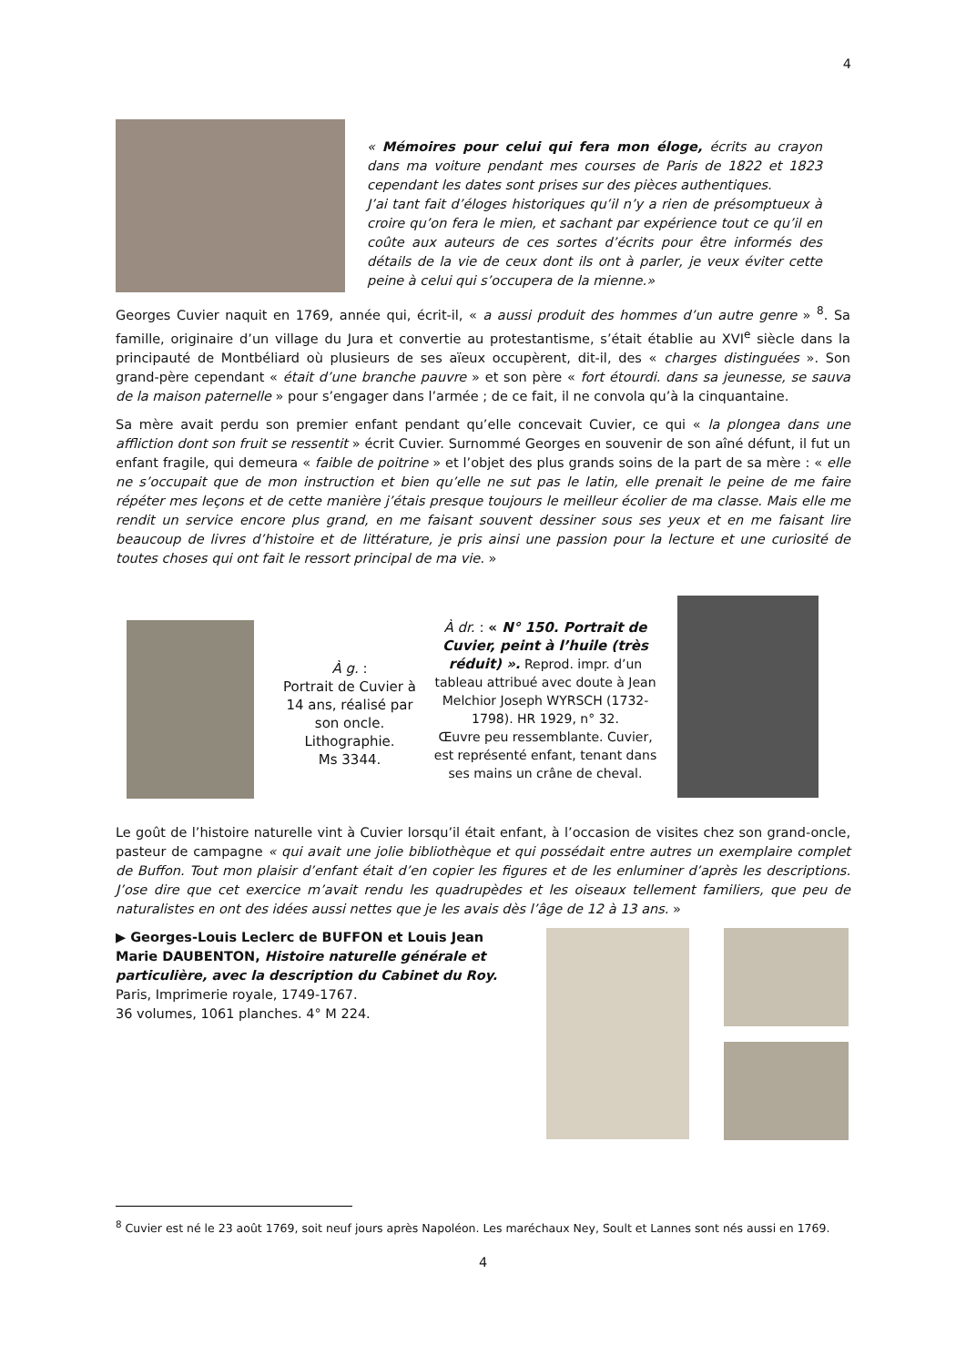4
« Mémoires pour celui qui fera mon éloge, écrits au crayon dans ma voiture pendant mes courses de Paris de 1822 et 1823 cependant les dates sont prises sur des pièces authentiques.
J’ai tant fait d’éloges historiques qu’il n’y a rien de présomptueux à croire qu’on fera le mien, et sachant par expérience tout ce qu’il en coûte aux auteurs de ces sortes d’écrits pour être informés des détails de la vie de ceux dont ils ont à parler, je veux éviter cette peine à celui qui s’occupera de la mienne.»
Georges Cuvier naquit en 1769, année qui, écrit-il, « a aussi produit des hommes d’un autre genre » <sup>8</sup>. Sa famille, originaire d’un village du Jura et convertie au protestantisme, s’était établie au XVI<sup>e</sup> siècle dans la principauté de Montbéliard où plusieurs de ses aïeux occupèrent, dit-il, des « charges distinguées ». Son grand-père cependant « était d’une branche pauvre » et son père « fort étourdi. dans sa jeunesse, se sauva de la maison paternelle » pour s’engager dans l’armée ; de ce fait, il ne convola qu’à la cinquantaine.
Sa mère avait perdu son premier enfant pendant qu’elle concevait Cuvier, ce qui « la plongea dans une affliction dont son fruit se ressentit » écrit Cuvier. Surnommé Georges en souvenir de son aîné défunt, il fut un enfant fragile, qui demeura « faible de poitrine » et l’objet des plus grands soins de la part de sa mère : « elle ne s’occupait que de mon instruction et bien qu’elle ne sut pas le latin, elle prenait le peine de me faire répéter mes leçons et de cette manière j’étais presque toujours le meilleur écolier de ma classe. Mais elle me rendit un service encore plus grand, en me faisant souvent dessiner sous ses yeux et en me faisant lire beaucoup de livres d’histoire et de littérature, je pris ainsi une passion pour la lecture et une curiosité de toutes choses qui ont fait le ressort principal de ma vie. »
À g. :
Portrait de Cuvier à 14 ans, réalisé par son oncle. Lithographie.
Ms 3344.
À dr. : « N° 150. Portrait de Cuvier, peint à l’huile (très réduit) ». Reprod. impr. d’un tableau attribué avec doute à Jean Melchior Joseph WYRSCH (1732-1798). HR 1929, n° 32.
Œuvre peu ressemblante. Cuvier, est représenté enfant, tenant dans ses mains un crâne de cheval.
Le goût de l’histoire naturelle vint à Cuvier lorsqu’il était enfant, à l’occasion de visites chez son grand-oncle, pasteur de campagne « qui avait une jolie bibliothèque et qui possédait entre autres un exemplaire complet de Buffon. Tout mon plaisir d’enfant était d’en copier les figures et de les enluminer d’après les descriptions. J’ose dire que cet exercice m’avait rendu les quadrupèdes et les oiseaux tellement familiers, que peu de naturalistes en ont des idées aussi nettes que je les avais dès l’âge de 12 à 13 ans. »
▶ Georges-Louis Leclerc de BUFFON et Louis Jean Marie DAUBENTON, Histoire naturelle générale et particulière, avec la description du Cabinet du Roy.
Paris, Imprimerie royale, 1749-1767.
36 volumes, 1061 planches. 4° M 224.
<sup>8</sup> Cuvier est né le 23 août 1769, soit neuf jours après Napoléon. Les maréchaux Ney, Soult et Lannes sont nés aussi en 1769.
4